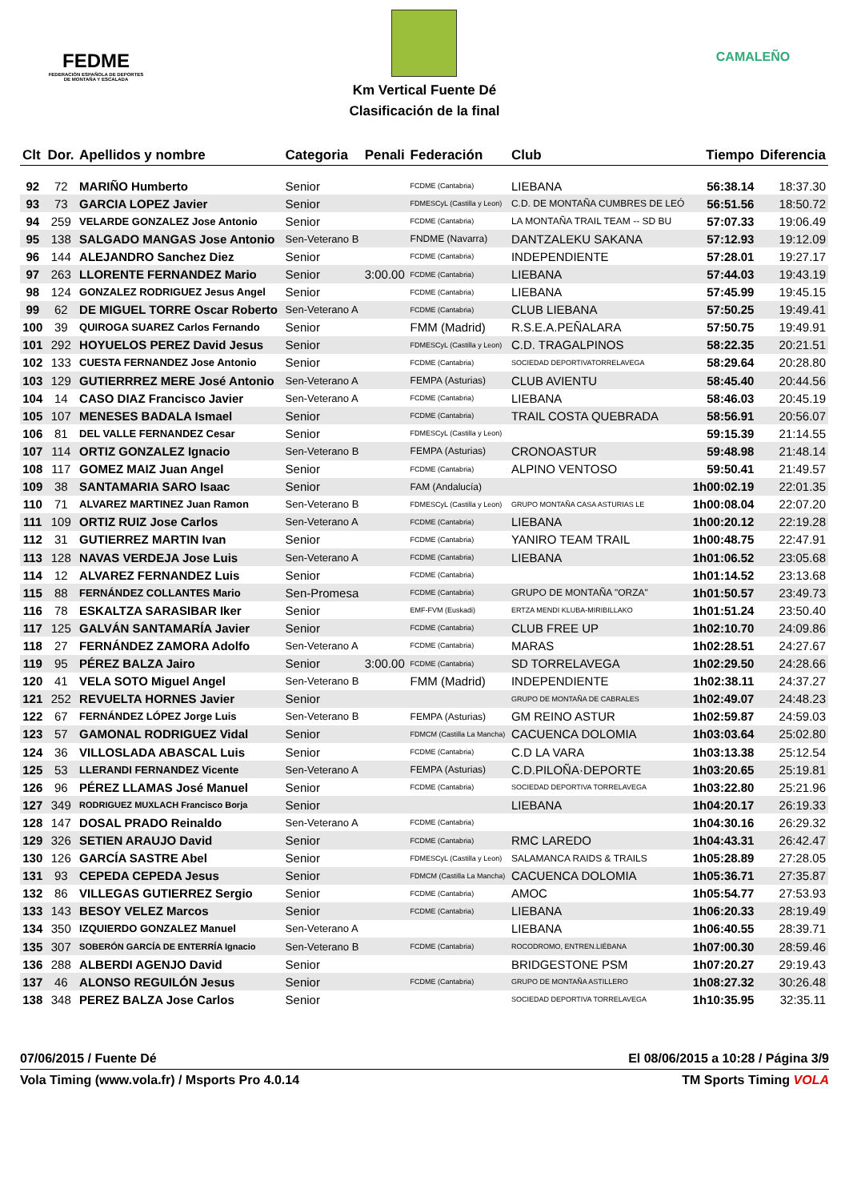FEDME
FEDERACIÓN ESPAÑOLA DE DEPORTES DE MONTAÑA Y ESCALADA
Km Vertical Fuente Dé
Clasificación de la final
CAMALEÑO
| Clt | Dor. | Apellidos y nombre | Categoria | Penali | Federación | Club | Tiempo | Diferencia |
| --- | --- | --- | --- | --- | --- | --- | --- | --- |
| 92 | 72 | MARIÑO Humberto | Senior | | FCDME (Cantabria) | LIEBANA | 56:38.14 | 18:37.30 |
| 93 | 73 | GARCIA LOPEZ Javier | Senior | | FDMESCyL (Castilla y Leon) | C.D. DE MONTAÑA CUMBRES DE LEÓ | 56:51.56 | 18:50.72 |
| 94 | 259 | VELARDE GONZALEZ Jose Antonio | Senior | | FCDME (Cantabria) | LA MONTAÑA TRAIL TEAM -- SD BU | 57:07.33 | 19:06.49 |
| 95 | 138 | SALGADO MANGAS Jose Antonio | Sen-Veterano B | | FNDME (Navarra) | DANTZALEKU SAKANA | 57:12.93 | 19:12.09 |
| 96 | 144 | ALEJANDRO Sanchez Diez | Senior | | FCDME (Cantabria) | INDEPENDIENTE | 57:28.01 | 19:27.17 |
| 97 | 263 | LLORENTE FERNANDEZ Mario | Senior | 3:00.00 | FCDME (Cantabria) | LIEBANA | 57:44.03 | 19:43.19 |
| 98 | 124 | GONZALEZ RODRIGUEZ Jesus Angel | Senior | | FCDME (Cantabria) | LIEBANA | 57:45.99 | 19:45.15 |
| 99 | 62 | DE MIGUEL TORRE Oscar Roberto | Sen-Veterano A | | FCDME (Cantabria) | CLUB LIEBANA | 57:50.25 | 19:49.41 |
| 100 | 39 | QUIROGA SUAREZ Carlos Fernando | Senior | | FMM (Madrid) | R.S.E.A.PEÑALARA | 57:50.75 | 19:49.91 |
| 101 | 292 | HOYUELOS PEREZ David Jesus | Senior | | FDMESCyL (Castilla y Leon) | C.D. TRAGALPINOS | 58:22.35 | 20:21.51 |
| 102 | 133 | CUESTA FERNANDEZ Jose Antonio | Senior | | FCDME (Cantabria) | SOCIEDAD DEPORTIVATORRELAVEGA | 58:29.64 | 20:28.80 |
| 103 | 129 | GUTIERRREZ MERE José Antonio | Sen-Veterano A | | FEMPA (Asturias) | CLUB AVIENTU | 58:45.40 | 20:44.56 |
| 104 | 14 | CASO DIAZ Francisco Javier | Sen-Veterano A | | FCDME (Cantabria) | LIEBANA | 58:46.03 | 20:45.19 |
| 105 | 107 | MENESES BADALA Ismael | Senior | | FCDME (Cantabria) | TRAIL COSTA QUEBRADA | 58:56.91 | 20:56.07 |
| 106 | 81 | DEL VALLE FERNANDEZ Cesar | Senior | | FDMESCyL (Castilla y Leon) | | 59:15.39 | 21:14.55 |
| 107 | 114 | ORTIZ GONZALEZ Ignacio | Sen-Veterano B | | FEMPA (Asturias) | CRONOASTUR | 59:48.98 | 21:48.14 |
| 108 | 117 | GOMEZ MAIZ Juan Angel | Senior | | FCDME (Cantabria) | ALPINO VENTOSO | 59:50.41 | 21:49.57 |
| 109 | 38 | SANTAMARIA SARO Isaac | Senior | | FAM (Andalucía) | | 1h00:02.19 | 22:01.35 |
| 110 | 71 | ALVAREZ MARTINEZ Juan Ramon | Sen-Veterano B | | FDMESCyL (Castilla y Leon) | GRUPO MONTAÑA CASA ASTURIAS LE | 1h00:08.04 | 22:07.20 |
| 111 | 109 | ORTIZ RUIZ Jose Carlos | Sen-Veterano A | | FCDME (Cantabria) | LIEBANA | 1h00:20.12 | 22:19.28 |
| 112 | 31 | GUTIERREZ MARTIN Ivan | Senior | | FCDME (Cantabria) | YANIRO TEAM TRAIL | 1h00:48.75 | 22:47.91 |
| 113 | 128 | NAVAS VERDEJA Jose Luis | Sen-Veterano A | | FCDME (Cantabria) | LIEBANA | 1h01:06.52 | 23:05.68 |
| 114 | 12 | ALVAREZ FERNANDEZ Luis | Senior | | FCDME (Cantabria) | | 1h01:14.52 | 23:13.68 |
| 115 | 88 | FERNÁNDEZ COLLANTES Mario | Sen-Promesa | | FCDME (Cantabria) | GRUPO DE MONTAÑA "ORZA" | 1h01:50.57 | 23:49.73 |
| 116 | 78 | ESKALTZA SARASIBAR Iker | Senior | | EMF-FVM (Euskadi) | ERTZA MENDI KLUBA-MIRIBILLAKO | 1h01:51.24 | 23:50.40 |
| 117 | 125 | GALVÁN SANTAMARÍA Javier | Senior | | FCDME (Cantabria) | CLUB FREE UP | 1h02:10.70 | 24:09.86 |
| 118 | 27 | FERNÁNDEZ ZAMORA Adolfo | Sen-Veterano A | | FCDME (Cantabria) | MARAS | 1h02:28.51 | 24:27.67 |
| 119 | 95 | PÉREZ BALZA Jairo | Senior | 3:00.00 | FCDME (Cantabria) | SD TORRELAVEGA | 1h02:29.50 | 24:28.66 |
| 120 | 41 | VELA SOTO Miguel Angel | Sen-Veterano B | | FMM (Madrid) | INDEPENDIENTE | 1h02:38.11 | 24:37.27 |
| 121 | 252 | REVUELTA HORNES Javier | Senior | | | GRUPO DE MONTAÑA DE CABRALES | 1h02:49.07 | 24:48.23 |
| 122 | 67 | FERNÁNDEZ LÓPEZ Jorge Luis | Sen-Veterano B | | FEMPA (Asturias) | GM REINO ASTUR | 1h02:59.87 | 24:59.03 |
| 123 | 57 | GAMONAL RODRIGUEZ Vidal | Senior | | FDMCM (Castilla La Mancha) | CACUENCA DOLOMIA | 1h03:03.64 | 25:02.80 |
| 124 | 36 | VILLOSLADA ABASCAL Luis | Senior | | FCDME (Cantabria) | C.D LA VARA | 1h03:13.38 | 25:12.54 |
| 125 | 53 | LLERANDI FERNANDEZ Vicente | Sen-Veterano A | | FEMPA (Asturias) | C.D.PILOÑA·DEPORTE | 1h03:20.65 | 25:19.81 |
| 126 | 96 | PÉREZ LLAMAS José Manuel | Senior | | FCDME (Cantabria) | SOCIEDAD DEPORTIVA TORRELAVEGA | 1h03:22.80 | 25:21.96 |
| 127 | 349 | RODRIGUEZ MUXLACH Francisco Borja | Senior | | | LIEBANA | 1h04:20.17 | 26:19.33 |
| 128 | 147 | DOSAL PRADO Reinaldo | Sen-Veterano A | | FCDME (Cantabria) | | 1h04:30.16 | 26:29.32 |
| 129 | 326 | SETIEN ARAUJO David | Senior | | FCDME (Cantabria) | RMC LAREDO | 1h04:43.31 | 26:42.47 |
| 130 | 126 | GARCÍA SASTRE Abel | Senior | | FDMESCyL (Castilla y Leon) | SALAMANCA RAIDS & TRAILS | 1h05:28.89 | 27:28.05 |
| 131 | 93 | CEPEDA CEPEDA Jesus | Senior | | FDMCM (Castilla La Mancha) | CACUENCA DOLOMIA | 1h05:36.71 | 27:35.87 |
| 132 | 86 | VILLEGAS GUTIERREZ Sergio | Senior | | FCDME (Cantabria) | AMOC | 1h05:54.77 | 27:53.93 |
| 133 | 143 | BESOY VELEZ Marcos | Senior | | FCDME (Cantabria) | LIEBANA | 1h06:20.33 | 28:19.49 |
| 134 | 350 | IZQUIERDO GONZALEZ Manuel | Sen-Veterano A | | | LIEBANA | 1h06:40.55 | 28:39.71 |
| 135 | 307 | SOBERÓN GARCÍA DE ENTERRÍA Ignacio | Sen-Veterano B | | FCDME (Cantabria) | ROCODROMO, ENTREN.LIÉBANA | 1h07:00.30 | 28:59.46 |
| 136 | 288 | ALBERDI AGENJO David | Senior | | | BRIDGESTONE PSM | 1h07:20.27 | 29:19.43 |
| 137 | 46 | ALONSO REGUILÓN Jesus | Senior | | FCDME (Cantabria) | GRUPO DE MONTAÑA ASTILLERO | 1h08:27.32 | 30:26.48 |
| 138 | 348 | PEREZ BALZA Jose Carlos | Senior | | | SOCIEDAD DEPORTIVA TORRELAVEGA | 1h10:35.95 | 32:35.11 |
07/06/2015 / Fuente Dé El 08/06/2015 a 10:28 / Página 3/9
Vola Timing (www.vola.fr) / Msports Pro 4.0.14 TM Sports Timing VOLA